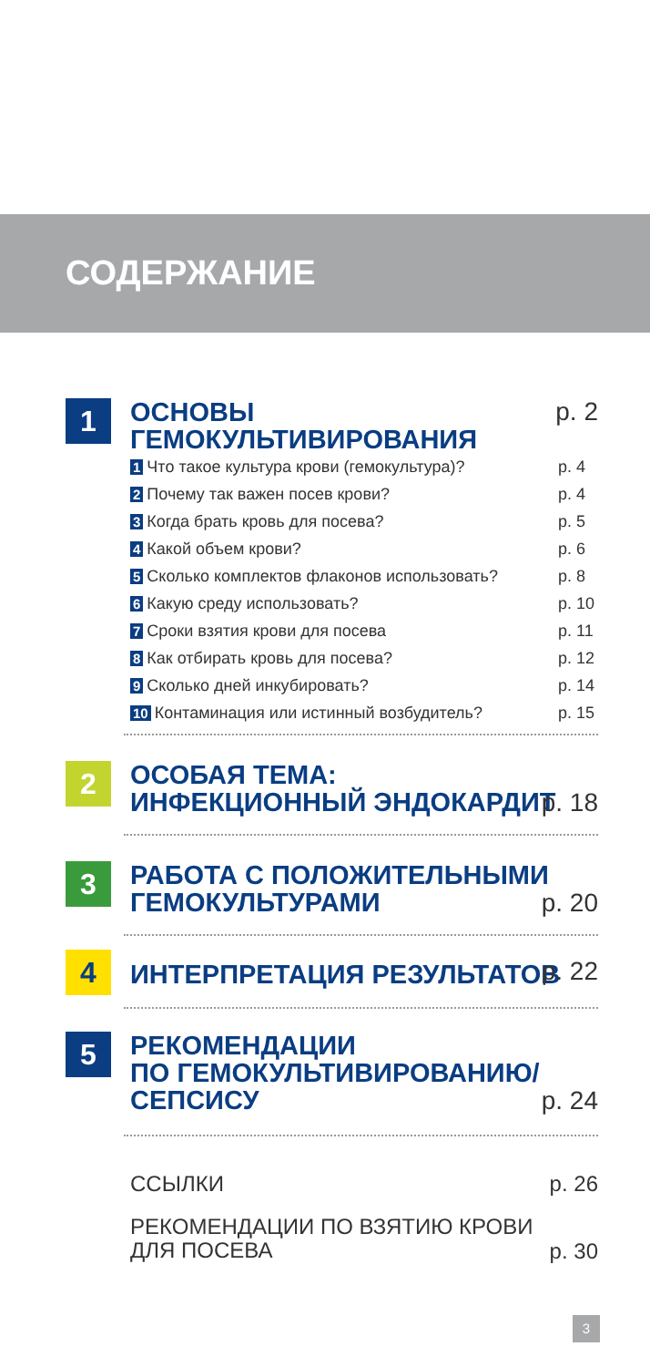СОДЕРЖАНИЕ
1
ОСНОВЫ ГЕМОКУЛЬТИВИРОВАНИЯ
p. 2
1 Что такое культура крови (гемокультура)? p. 4
2 Почему так важен посев крови? p. 4
3 Когда брать кровь для посева? p. 5
4 Какой объем крови? p. 6
5 Сколько комплектов флаконов использовать? p. 8
6 Какую среду использовать? p. 10
7 Сроки взятия крови для посева p. 11
8 Как отбирать кровь для посева? p. 12
9 Сколько дней инкубировать? p. 14
10 Контаминация или истинный возбудитель? p. 15
2
ОСОБАЯ ТЕМА:
ИНФЕКЦИОННЫЙ ЭНДОКАРДИТ
p. 18
3
РАБОТА С ПОЛОЖИТЕЛЬНЫМИ
ГЕМОКУЛЬТУРАМИ
p. 20
4
ИНТЕРПРЕТАЦИЯ РЕЗУЛЬТАТОВ
p. 22
5
РЕКОМЕНДАЦИИ
ПО ГЕМОКУЛЬТИВИРОВАНИЮ/
СЕПСИСУ
p. 24
ССЫЛКИ
p. 26
РЕКОМЕНДАЦИИ ПО ВЗЯТИЮ КРОВИ
ДЛЯ ПОСЕВА
p. 30
3